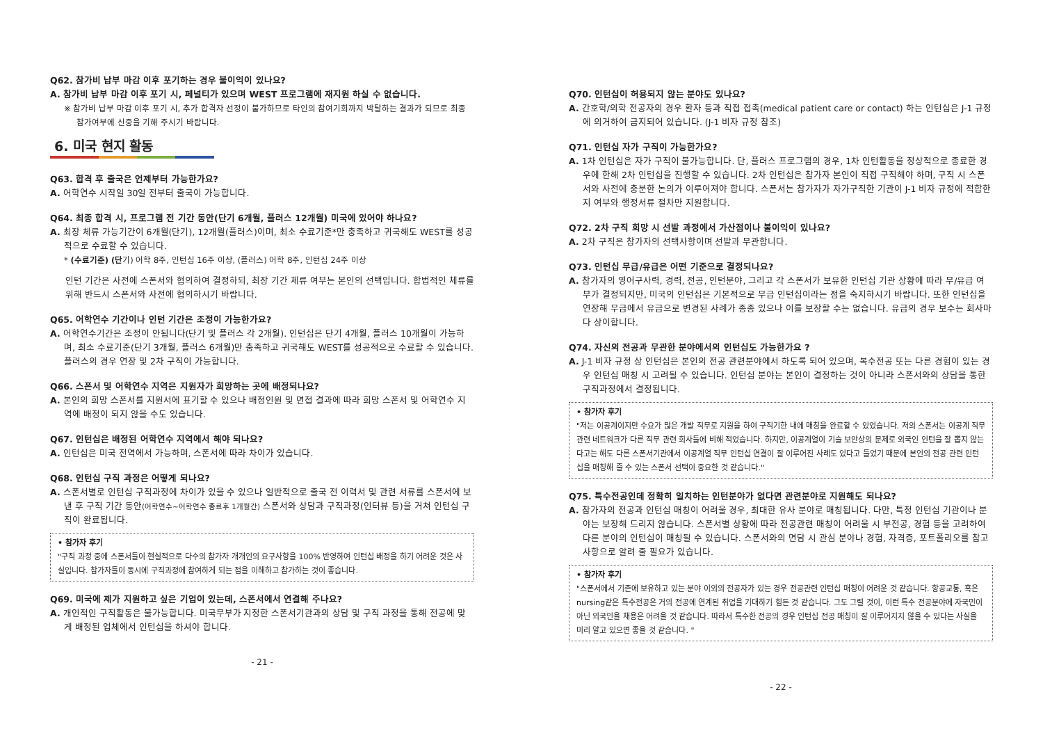Q62. 참가비 납부 마감 이후 포기하는 경우 불이익이 있나요?
A. 참가비 납부 마감 이후 포기 시, 페널티가 있으며 WEST 프로그램에 재지원 하실 수 없습니다.
※ 참가비 납부 마감 이후 포기 시, 추가 합격자 선정이 불가하므로 타인의 참여기회까지 박탈하는 결과가 되므로 최종 참가여부에 신중을 기해 주시기 바랍니다.
6. 미국 현지 활동
Q63. 합격 후 출국은 언제부터 가능한가요?
A. 어학연수 시작일 30일 전부터 출국이 가능합니다.
Q64. 최종 합격 시, 프로그램 전 기간 동안(단기 6개월, 플러스 12개월) 미국에 있어야 하나요?
A. 최장 체류 가능기간이 6개월(단기), 12개월(플러스)이며, 최소 수료기준*만 충족하고 귀국해도 WEST를 성공적으로 수료할 수 있습니다.
* (수료기준) (단기) 어학 8주, 인턴십 16주 이상, (플러스) 어학 8주, 인턴십 24주 이상
인턴 기간은 사전에 스폰서와 협의하여 결정하되, 최장 기간 체류 여부는 본인의 선택입니다. 합법적인 체류를 위해 반드시 스폰서와 사전에 협의하시기 바랍니다.
Q65. 어학연수 기간이나 인턴 기간은 조정이 가능한가요?
A. 어학연수기간은 조정이 안됩니다(단기 및 플러스 각 2개월). 인턴십은 단기 4개월, 플러스 10개월이 가능하며, 최소 수료기준(단기 3개월, 플러스 6개월)만 충족하고 귀국해도 WEST를 성공적으로 수료할 수 있습니다. 플러스의 경우 연장 및 2차 구직이 가능합니다.
Q66. 스폰서 및 어학연수 지역은 지원자가 희망하는 곳에 배정되나요?
A. 본인의 희망 스폰서를 지원서에 표기할 수 있으나 배정인원 및 면접 결과에 따라 희망 스폰서 및 어학연수 지역에 배정이 되지 않을 수도 있습니다.
Q67. 인턴십은 배정된 어학연수 지역에서 해야 되나요?
A. 인턴십은 미국 전역에서 가능하며, 스폰서에 따라 차이가 있습니다.
Q68. 인턴십 구직 과정은 어떻게 되나요?
A. 스폰서별로 인턴십 구직과정에 차이가 있을 수 있으나 일반적으로 출국 전 이력서 및 관련 서류를 스폰서에 보낸 후 구직 기간 동안(어학연수~어학연수 종료후 1개월간) 스폰서와 상담과 구직과정(인터뷰 등)을 거쳐 인턴십 구직이 완료됩니다.
• 참가자 후기
"구직 과정 중에 스폰서들이 현실적으로 다수의 참가자 개개인의 요구사항을 100% 반영하여 인턴십 배정을 하기 어려운 것은 사실입니다. 참가자들이 동시에 구직과정에 참여하게 되는 점을 이해하고 참가하는 것이 좋습니다.
Q69. 미국에 제가 지원하고 싶은 기업이 있는데, 스폰서에서 연결해 주나요?
A. 개인적인 구직활동은 불가능합니다. 미국무부가 지정한 스폰서기관과의 상담 및 구직 과정을 통해 전공에 맞게 배정된 업체에서 인턴십을 하셔야 합니다.
- 21 -
Q70. 인턴십이 허용되지 않는 분야도 있나요?
A. 간호학/의학 전공자의 경우 환자 등과 직접 접촉(medical patient care or contact) 하는 인턴십은 J-1 규정에 의거하여 금지되어 있습니다. (J-1 비자 규정 참조)
Q71. 인턴십 자가 구직이 가능한가요?
A. 1차 인턴십은 자가 구직이 불가능합니다. 단, 플러스 프로그램의 경우, 1차 인턴활동을 정상적으로 종료한 경우에 한해 2차 인턴십을 진행할 수 있습니다. 2차 인턴십은 참가자 본인이 직접 구직해야 하며, 구직 시 스폰서와 사전에 충분한 논의가 이루어져야 합니다. 스폰서는 참가자가 자가구직한 기관이 J-1 비자 규정에 적합한지 여부와 행정서류 절차만 지원합니다.
Q72. 2차 구직 희망 시 선발 과정에서 가산점이나 불이익이 있나요?
A. 2차 구직은 참가자의 선택사항이며 선발과 무관합니다.
Q73. 인턴십 무급/유급은 어떤 기준으로 결정되나요?
A. 참가자의 영어구사력, 경력, 전공, 인턴분야, 그리고 각 스폰서가 보유한 인턴십 기관 상황에 따라 무/유급 여부가 결정되지만, 미국의 인턴십은 기본적으로 무급 인턴십이라는 점을 숙지하시기 바랍니다. 또한 인턴십을 연장해 무급에서 유급으로 변경된 사례가 종종 있으나 이를 보장할 수는 없습니다. 유급의 경우 보수는 회사마다 상이합니다.
Q74. 자신의 전공과 무관한 분야에서의 인턴십도 가능한가요 ?
A. J-1 비자 규정 상 인턴십은 본인의 전공 관련분야에서 하도록 되어 있으며, 복수전공 또는 다른 경험이 있는 경우 인턴십 매칭 시 고려될 수 있습니다. 인턴십 분야는 본인이 결정하는 것이 아니라 스폰서와의 상담을 통한 구직과정에서 결정됩니다.
• 참가자 후기
"저는 이공계이지만 수요가 많은 개발 직무로 지원을 하여 구직기한 내에 매칭을 완료할 수 있었습니다. 저의 스폰서는 이공계 직무 관련 네트워크가 다른 직무 관련 회사들에 비해 적었습니다. 하지만, 이공계열이 기술 보안상의 문제로 외국인 인턴을 잘 뽑지 않는다고는 해도 다른 스폰서기관에서 이공계열 직무 인턴십 연결이 잘 이루어진 사례도 있다고 들었기 때문에 본인의 전공 관련 인턴십을 매칭해 줄 수 있는 스폰서 선택이 중요한 것 같습니다."
Q75. 특수전공인데 정확히 일치하는 인턴분야가 없다면 관련분야로 지원해도 되나요?
A. 참가자의 전공과 인턴십 매칭이 어려울 경우, 최대한 유사 분야로 매칭됩니다. 다만, 특정 인턴십 기관이나 분야는 보장해 드리지 않습니다. 스폰서별 상황에 따라 전공관련 매칭이 어려울 시 부전공, 경험 등을 고려하여 다른 분야의 인턴십이 매칭될 수 있습니다. 스폰서와의 면담 시 관심 분야나 경험, 자격증, 포트폴리오를 참고사항으로 알려 줄 필요가 있습니다.
• 참가자 후기
"스폰서에서 기존에 보유하고 있는 분야 이외의 전공자가 있는 경우 전공관련 인턴십 매칭이 어려운 것 같습니다. 항공교통, 혹은 nursing같은 특수전공은 거의 전공에 연계된 취업을 기대하기 힘든 것 같습니다. 그도 그럴 것이, 이런 특수 전공분야에 자국민이 아닌 외국인을 채용은 어려울 것 같습니다. 따라서 특수한 전공의 경우 인턴십 전공 매칭이 잘 이루어지지 않을 수 있다는 사실을 미리 알고 있으면 좋을 것 같습니다. "
- 22 -